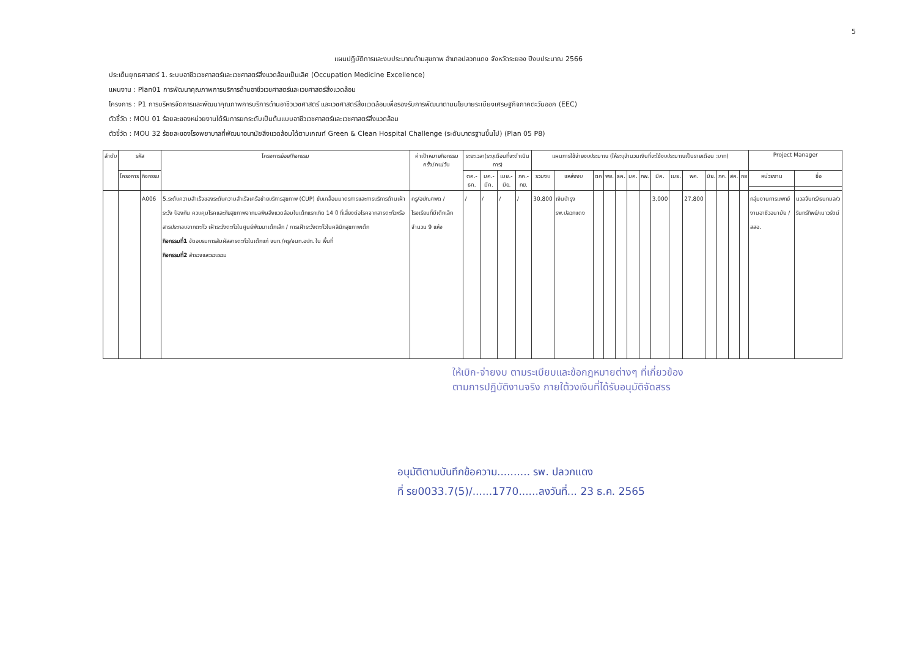5
แผนปฏิบัติการและงบประมาณด้านสุขภาพ อำเภอปลวกแดง จังหวัดระยอง ปีงบประมาณ 2566
ประเด็นยุทธศาสตร์ 1. ระบบอาชีวเวชศาสตร์และเวชศาสตร์สิ่งแวดล้อมเป็นเลิศ (Occupation Medicine Excellence)
แผนงาน : Plan01 การพัฒนาคุณภาพการบริการด้านอาชีวเวชศาสตร์และเวชศาสตร์สิ่งแวดล้อม
โครงการ : P1 การบริหารจัดการและพัฒนาคุณภาพการบริการด้านอาชีวเวชศาสตร์ และเวชศาสตร์สิ่งแวดล้อมเพื่อรองรับการพัฒนาตามนโยบายระเบียงเศรษฐกิจภาคตะวันออก (EEC)
ตัวชี้วัด : MOU 01 ร้อยละของหน่วยงานได้รับการยกระดับเป็นต้นแบบอาชีวเวชศาสตร์และเวชศาสตร์สิ่งแวดล้อม
ตัวชี้วัด : MOU 32 ร้อยละของโรงพยาบาลที่พัฒนาอนามัยสิ่งแวดล้อมได้ตามเกณฑ์ Green & Clean Hospital Challenge (ระดับมาตรฐานขึ้นไป) (Plan 05 P8)
| ลำดับ | รหัส | | โครงการย่อย/กิจกรรม | ค่าเป้าหมายกิจกรรม ครั้ง/คน/วัน | ระยะเวลา(ระบุเดือนที่จะดำเนินการ) | | | | แผนการใช้จ่ายงบประมาณ (ให้ระบุจำนวนเงินที่จะใช้งบประมาณเป็นรายเดือน :บาท) | | | | | | | | | | | | | | Project Manager | |
| --- | --- | --- | --- | --- | --- | --- | --- | --- | --- | --- | --- | --- | --- | --- | --- | --- | --- | --- | --- | --- | --- | --- | --- | --- |
| | โครงการ | กิจกรรม | | | ตค.-ธค. | มค.-มีค. | เมย.-มิย. | กค.-กย. | รวมงบ | แหล่งงบ | ตค | พย. | ธค. | มค. | กพ. | มีค. | เมย. | พค. | มิย. | กค. | สค. | กย | หน่วยงาน | ชื่อ |
| | | A006 | 5.ระดับความสำเร็จของระดับความสำเร็จเครือข่ายบริการสุขภาพ (CUP) ขับเคลื่อนมาตรการและการบริการด้านเฝ้าระวัง ป้องกัน ควบคุมโรคและภัยสุขภาพจากมลพิษสิ่งแวดล้อมในเด็กแรกเกิด 14 ปี ที่เสี่ยงต่อโรคจากสารตะกั่วหรือสารประกอบจากตะกั่ว เฝ้าระวังตะกั่วในศูนย์พัฒนาเด็กเล็ก / การเฝ้าระวังตะกั่วในคลินิกสุขภาพเด็ก กิจกรรมที่1 จัดอบรมการสัมผัสสารตะกั่วในเด็กแก่ จนท./ครู/จนท.อปท. ใน พื้นที่ กิจกรรมที่2 สำรวจและรวบรวม | ครู/อปท.ศพด /โรงเรียนที่มีเด็กเล็ก จำนวน 9 แห่ง | / | / | / | / | 30,800 | เงินบำรุง รพ.ปลวกแดง | | | | | | 3,000 | | 27,800 | | | | | กลุ่มงานการแพทย์ งานอาชีวอนามัย / สสอ. | นวลจันทร์/ธนกมล/วรินทร์ทิพย์/เนาวรัตน์ |
ให้เบิก-จ่ายงบ ตามระเบียบและข้อกฎหมายต่างๆ ที่เกี่ยวข้อง
ตามการปฏิบัติงานจริง ภายใต้วงเงินที่ได้รับอนุมัติจัดสรร
อนุมัติตามบันทึกข้อความ.......... รพ. ปลวกแดง
ที่ รย0033.7(5)/......1770......ลงวันที่... 23 ธ.ค. 2565